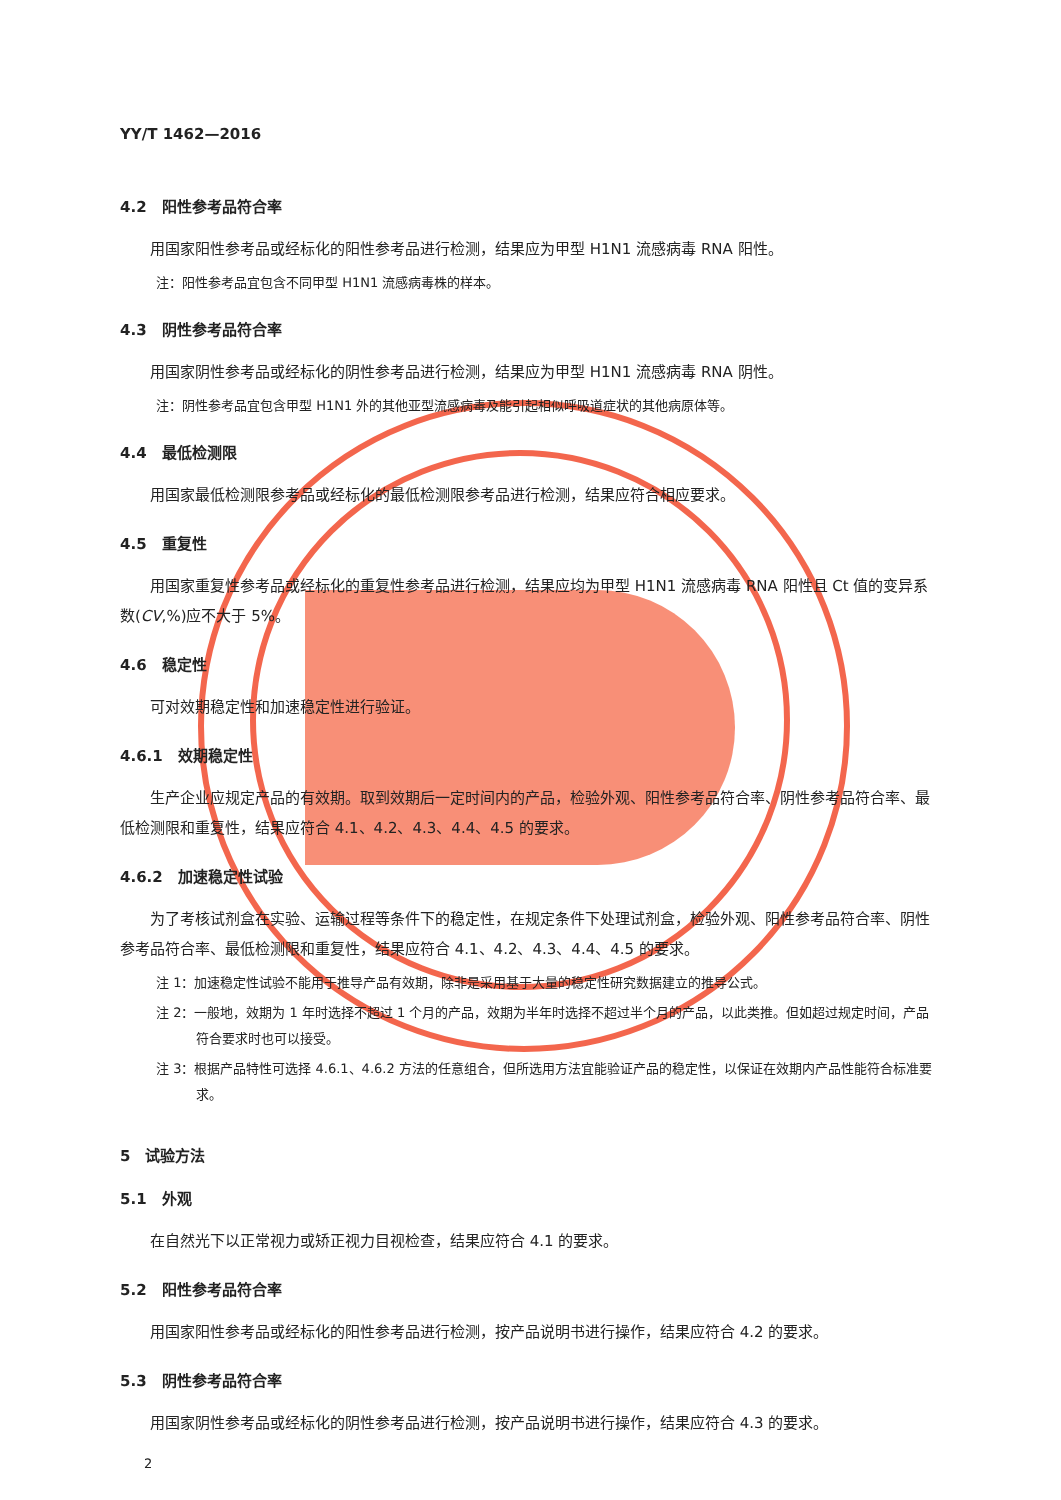YY/T 1462—2016
4.2　阳性参考品符合率
用国家阳性参考品或经标化的阳性参考品进行检测，结果应为甲型 H1N1 流感病毒 RNA 阳性。
注：阳性参考品宜包含不同甲型 H1N1 流感病毒株的样本。
4.3　阴性参考品符合率
用国家阴性参考品或经标化的阴性参考品进行检测，结果应为甲型 H1N1 流感病毒 RNA 阴性。
注：阴性参考品宜包含甲型 H1N1 外的其他亚型流感病毒及能引起相似呼吸道症状的其他病原体等。
4.4　最低检测限
用国家最低检测限参考品或经标化的最低检测限参考品进行检测，结果应符合相应要求。
4.5　重复性
用国家重复性参考品或经标化的重复性参考品进行检测，结果应均为甲型 H1N1 流感病毒 RNA 阳性且 Ct 值的变异系数(CV,%)应不大于 5%。
4.6　稳定性
可对效期稳定性和加速稳定性进行验证。
4.6.1　效期稳定性
生产企业应规定产品的有效期。取到效期后一定时间内的产品，检验外观、阳性参考品符合率、阴性参考品符合率、最低检测限和重复性，结果应符合 4.1、4.2、4.3、4.4、4.5 的要求。
4.6.2　加速稳定性试验
为了考核试剂盒在实验、运输过程等条件下的稳定性，在规定条件下处理试剂盒，检验外观、阳性参考品符合率、阴性参考品符合率、最低检测限和重复性，结果应符合 4.1、4.2、4.3、4.4、4.5 的要求。
注 1：加速稳定性试验不能用于推导产品有效期，除非是采用基于大量的稳定性研究数据建立的推导公式。
注 2：一般地，效期为 1 年时选择不超过 1 个月的产品，效期为半年时选择不超过半个月的产品，以此类推。但如超过规定时间，产品符合要求时也可以接受。
注 3：根据产品特性可选择 4.6.1、4.6.2 方法的任意组合，但所选用方法宜能验证产品的稳定性，以保证在效期内产品性能符合标准要求。
5　试验方法
5.1　外观
在自然光下以正常视力或矫正视力目视检查，结果应符合 4.1 的要求。
5.2　阳性参考品符合率
用国家阳性参考品或经标化的阳性参考品进行检测，按产品说明书进行操作，结果应符合 4.2 的要求。
5.3　阴性参考品符合率
用国家阴性参考品或经标化的阴性参考品进行检测，按产品说明书进行操作，结果应符合 4.3 的要求。
2